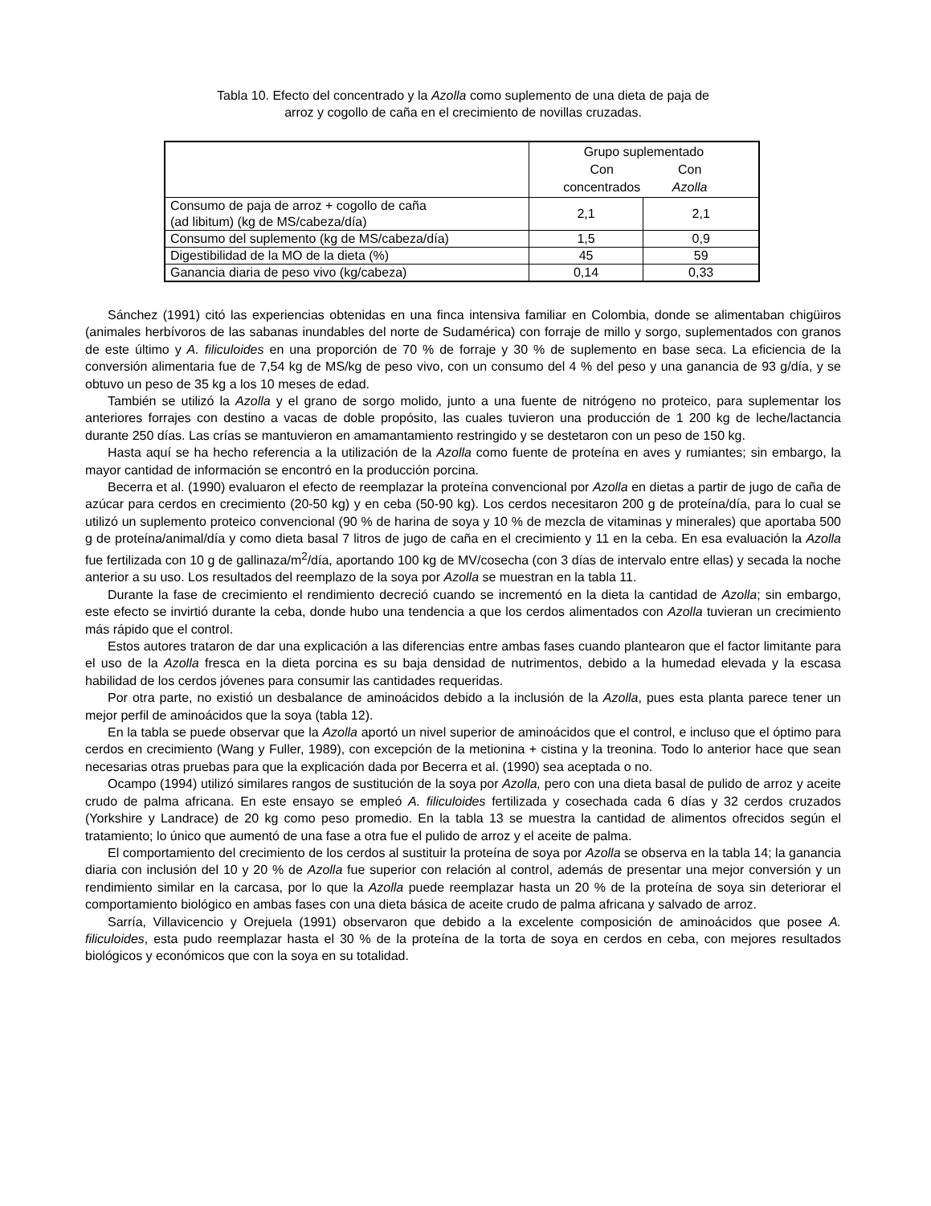Tabla 10. Efecto del concentrado y la Azolla como suplemento de una dieta de paja de
arroz y cogollo de caña en el crecimiento de novillas cruzadas.
| | Grupo suplementado Con concentrados Con Azolla | |
| Consumo de paja de arroz + cogollo de caña (ad libitum) (kg de MS/cabeza/día) | 2,1 | 2,1 |
| Consumo del suplemento (kg de MS/cabeza/día) | 1,5 | 0,9 |
| Digestibilidad de la MO de la dieta (%) | 45 | 59 |
| Ganancia diaria de peso vivo (kg/cabeza) | 0,14 | 0,33 |
Sánchez (1991) citó las experiencias obtenidas en una finca intensiva familiar en Colombia, donde se alimentaban chigüiros (animales herbívoros de las sabanas inundables del norte de Sudamérica) con forraje de millo y sorgo, suplementados con granos de este último y A. filiculoides en una proporción de 70 % de forraje y 30 % de suplemento en base seca. La eficiencia de la conversión alimentaria fue de 7,54 kg de MS/kg de peso vivo, con un consumo del 4 % del peso y una ganancia de 93 g/día, y se obtuvo un peso de 35 kg a los 10 meses de edad.
También se utilizó la Azolla y el grano de sorgo molido, junto a una fuente de nitrógeno no proteico, para suplementar los anteriores forrajes con destino a vacas de doble propósito, las cuales tuvieron una producción de 1 200 kg de leche/lactancia durante 250 días. Las crías se mantuvieron en amamantamiento restringido y se destetaron con un peso de 150 kg.
Hasta aquí se ha hecho referencia a la utilización de la Azolla como fuente de proteína en aves y rumiantes; sin embargo, la mayor cantidad de información se encontró en la producción porcina.
Becerra et al. (1990) evaluaron el efecto de reemplazar la proteína convencional por Azolla en dietas a partir de jugo de caña de azúcar para cerdos en crecimiento (20-50 kg) y en ceba (50-90 kg). Los cerdos necesitaron 200 g de proteína/día, para lo cual se utilizó un suplemento proteico convencional (90 % de harina de soya y 10 % de mezcla de vitaminas y minerales) que aportaba 500 g de proteína/animal/día y como dieta basal 7 litros de jugo de caña en el crecimiento y 11 en la ceba. En esa evaluación la Azolla fue fertilizada con 10 g de gallinaza/m<sup>2</sup>/día, aportando 100 kg de MV/cosecha (con 3 días de intervalo entre ellas) y secada la noche anterior a su uso. Los resultados del reemplazo de la soya por Azolla se muestran en la tabla 11.
Durante la fase de crecimiento el rendimiento decreció cuando se incrementó en la dieta la cantidad de Azolla; sin embargo, este efecto se invirtió durante la ceba, donde hubo una tendencia a que los cerdos alimentados con Azolla tuvieran un crecimiento más rápido que el control.
Estos autores trataron de dar una explicación a las diferencias entre ambas fases cuando plantearon que el factor limitante para el uso de la Azolla fresca en la dieta porcina es su baja densidad de nutrimentos, debido a la humedad elevada y la escasa habilidad de los cerdos jóvenes para consumir las cantidades requeridas.
Por otra parte, no existió un desbalance de aminoácidos debido a la inclusión de la Azolla, pues esta planta parece tener un mejor perfil de aminoácidos que la soya (tabla 12).
En la tabla se puede observar que la Azolla aportó un nivel superior de aminoácidos que el control, e incluso que el óptimo para cerdos en crecimiento (Wang y Fuller, 1989), con excepción de la metionina + cistina y la treonina. Todo lo anterior hace que sean necesarias otras pruebas para que la explicación dada por Becerra et al. (1990) sea aceptada o no.
Ocampo (1994) utilizó similares rangos de sustitución de la soya por Azolla, pero con una dieta basal de pulido de arroz y aceite crudo de palma africana. En este ensayo se empleó A. filiculoides fertilizada y cosechada cada 6 días y 32 cerdos cruzados (Yorkshire y Landrace) de 20 kg como peso promedio. En la tabla 13 se muestra la cantidad de alimentos ofrecidos según el tratamiento; lo único que aumentó de una fase a otra fue el pulido de arroz y el aceite de palma.
El comportamiento del crecimiento de los cerdos al sustituir la proteína de soya por Azolla se observa en la tabla 14; la ganancia diaria con inclusión del 10 y 20 % de Azolla fue superior con relación al control, además de presentar una mejor conversión y un rendimiento similar en la carcasa, por lo que la Azolla puede reemplazar hasta un 20 % de la proteína de soya sin deteriorar el comportamiento biológico en ambas fases con una dieta básica de aceite crudo de palma africana y salvado de arroz.
Sarría, Villavicencio y Orejuela (1991) observaron que debido a la excelente composición de aminoácidos que posee A. filiculoides, esta pudo reemplazar hasta el 30 % de la proteína de la torta de soya en cerdos en ceba, con mejores resultados biológicos y económicos que con la soya en su totalidad.